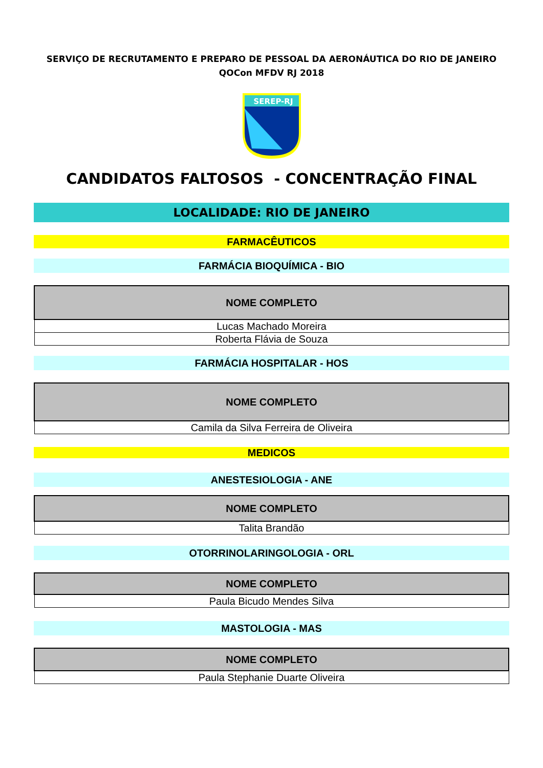SERVIÇO DE RECRUTAMENTO E PREPARO DE PESSOAL DA AERONÁUTICA DO RIO DE JANEIRO
QOCon MFDV RJ 2018
SEREP-RJ
CANDIDATOS FALTOSOS - CONCENTRAÇÃO FINAL
LOCALIDADE: RIO DE JANEIRO
FARMACÊUTICOS
FARMÁCIA BIOQUÍMICA - BIO
| NOME COMPLETO |
| --- |
| Lucas Machado Moreira |
| Roberta Flávia de Souza |
FARMÁCIA HOSPITALAR - HOS
| NOME COMPLETO |
| --- |
| Camila da Silva Ferreira de Oliveira |
MEDICOS
ANESTESIOLOGIA - ANE
| NOME COMPLETO |
| --- |
| Talita Brandão |
OTORRINOLARINGOLOGIA - ORL
| NOME COMPLETO |
| --- |
| Paula Bicudo Mendes Silva |
MASTOLOGIA - MAS
| NOME COMPLETO |
| --- |
| Paula Stephanie Duarte Oliveira |